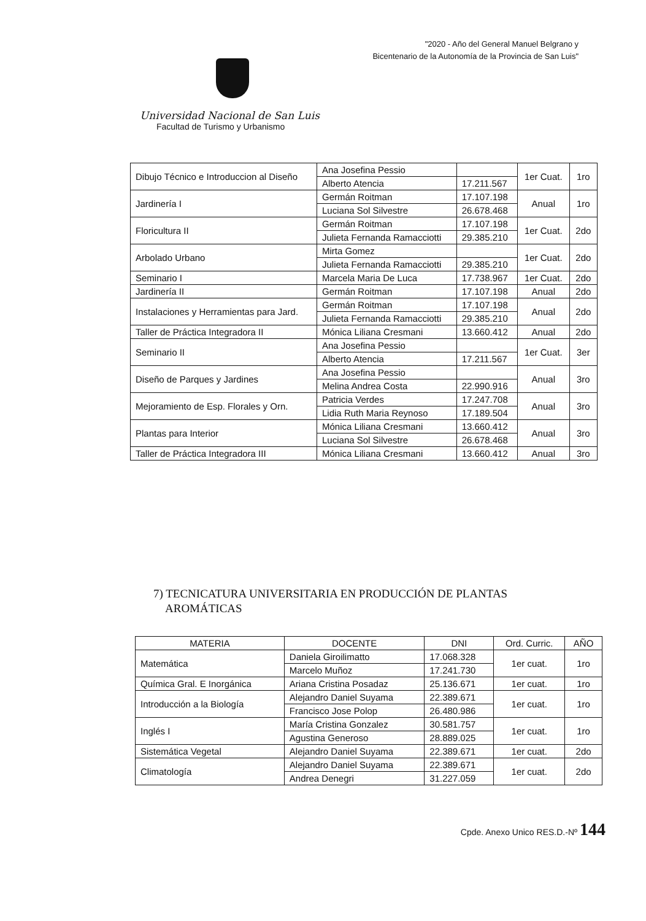"2020 - Año del General Manuel Belgrano y
Bicentenario de la Autonomía de la Provincia de San Luis"
Universidad Nacional de San Luis
Facultad de Turismo y Urbanismo
| Dibujo Técnico e Introduccion al Diseño | Ana Josefina Pessio | | 1er Cuat. | 1ro |
| | Alberto Atencia | 17.211.567 | | |
| Jardinería I | Germán Roitman | 17.107.198 | Anual | 1ro |
| | Luciana Sol Silvestre | 26.678.468 | | |
| Floricultura II | Germán Roitman | 17.107.198 | 1er Cuat. | 2do |
| | Julieta Fernanda Ramacciotti | 29.385.210 | | |
| Arbolado Urbano | Mirta Gomez | | 1er Cuat. | 2do |
| | Julieta Fernanda Ramacciotti | 29.385.210 | | |
| Seminario I | Marcela Maria De Luca | 17.738.967 | 1er Cuat. | 2do |
| Jardinería II | Germán Roitman | 17.107.198 | Anual | 2do |
| Instalaciones y Herramientas para Jard. | Germán Roitman | 17.107.198 | Anual | 2do |
| | Julieta Fernanda Ramacciotti | 29.385.210 | | |
| Taller de Práctica Integradora II | Mónica Liliana Cresmani | 13.660.412 | Anual | 2do |
| Seminario II | Ana Josefina Pessio | | 1er Cuat. | 3er |
| | Alberto Atencia | 17.211.567 | | |
| Diseño de Parques y Jardines | Ana Josefina Pessio | | Anual | 3ro |
| | Melina Andrea Costa | 22.990.916 | | |
| Mejoramiento de Esp. Florales y Orn. | Patricia Verdes | 17.247.708 | Anual | 3ro |
| | Lidia Ruth Maria Reynoso | 17.189.504 | | |
| Plantas para Interior | Mónica Liliana Cresmani | 13.660.412 | Anual | 3ro |
| | Luciana Sol Silvestre | 26.678.468 | | |
| Taller de Práctica Integradora III | Mónica Liliana Cresmani | 13.660.412 | Anual | 3ro |
7) TECNICATURA UNIVERSITARIA EN PRODUCCIÓN DE PLANTAS
AROMÁTICAS
| MATERIA | DOCENTE | DNI | Ord. Curric. | AÑO |
| --- | --- | --- | --- | --- |
| Matemática | Daniela Giroilimatto | 17.068.328 | 1er cuat. | 1ro |
| | Marcelo Muñoz | 17.241.730 | | |
| Química Gral. E Inorgánica | Ariana Cristina Posadaz | 25.136.671 | 1er cuat. | 1ro |
| Introducción a la Biología | Alejandro Daniel Suyama | 22.389.671 | 1er cuat. | 1ro |
| | Francisco Jose Polop | 26.480.986 | | |
| Inglés I | María Cristina Gonzalez | 30.581.757 | 1er cuat. | 1ro |
| | Agustina Generoso | 28.889.025 | | |
| Sistemática Vegetal | Alejandro Daniel Suyama | 22.389.671 | 1er cuat. | 2do |
| Climatología | Alejandro Daniel Suyama | 22.389.671 | 1er cuat. | 2do |
| | Andrea Denegri | 31.227.059 | | |
Cpde. Anexo Unico RES.D.-Nº 144